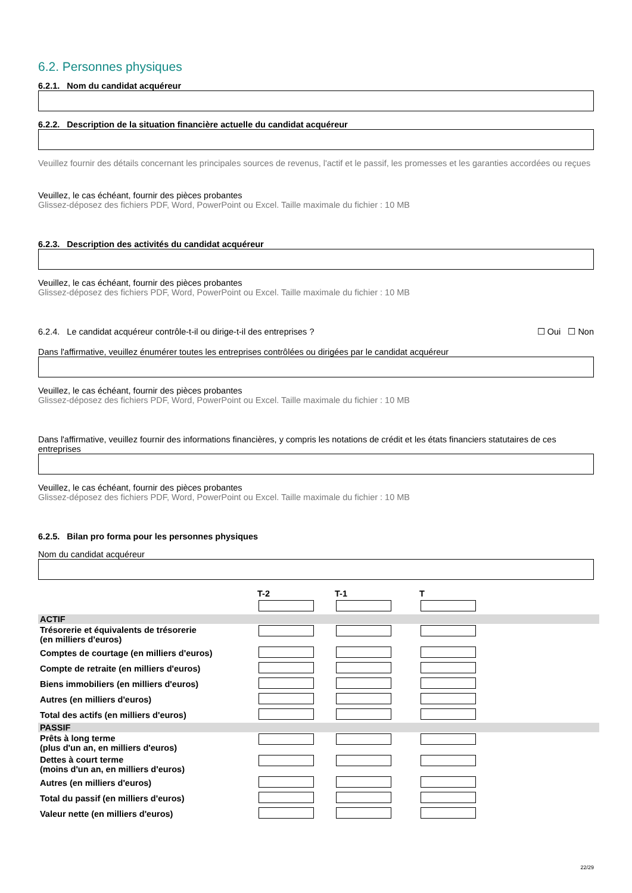6.2. Personnes physiques
6.2.1. Nom du candidat acquéreur
6.2.2. Description de la situation financière actuelle du candidat acquéreur
Veuillez fournir des détails concernant les principales sources de revenus, l'actif et le passif, les promesses et les garanties accordées ou reçues
Veuillez, le cas échéant, fournir des pièces probantes
Glissez-déposez des fichiers PDF, Word, PowerPoint ou Excel. Taille maximale du fichier : 10 MB
6.2.3. Description des activités du candidat acquéreur
Veuillez, le cas échéant, fournir des pièces probantes
Glissez-déposez des fichiers PDF, Word, PowerPoint ou Excel. Taille maximale du fichier : 10 MB
6.2.4. Le candidat acquéreur contrôle-t-il ou dirige-t-il des entreprises ? ☐ Oui ☐ Non
Dans l'affirmative, veuillez énumérer toutes les entreprises contrôlées ou dirigées par le candidat acquéreur
Veuillez, le cas échéant, fournir des pièces probantes
Glissez-déposez des fichiers PDF, Word, PowerPoint ou Excel. Taille maximale du fichier : 10 MB
Dans l'affirmative, veuillez fournir des informations financières, y compris les notations de crédit et les états financiers statutaires de ces entreprises
Veuillez, le cas échéant, fournir des pièces probantes
Glissez-déposez des fichiers PDF, Word, PowerPoint ou Excel. Taille maximale du fichier : 10 MB
6.2.5. Bilan pro forma pour les personnes physiques
Nom du candidat acquéreur
| | T-2 | T-1 | T |
| --- | --- | --- | --- |
| ACTIF | | | |
| Trésorerie et équivalents de trésorerie (en milliers d'euros) | | | |
| Comptes de courtage (en milliers d'euros) | | | |
| Compte de retraite (en milliers d'euros) | | | |
| Biens immobiliers (en milliers d'euros) | | | |
| Autres (en milliers d'euros) | | | |
| Total des actifs (en milliers d'euros) | | | |
| PASSIF | | | |
| Prêts à long terme (plus d'un an, en milliers d'euros) | | | |
| Dettes à court terme (moins d'un an, en milliers d'euros) | | | |
| Autres (en milliers d'euros) | | | |
| Total du passif (en milliers d'euros) | | | |
| Valeur nette (en milliers d'euros) | | | |
22/29